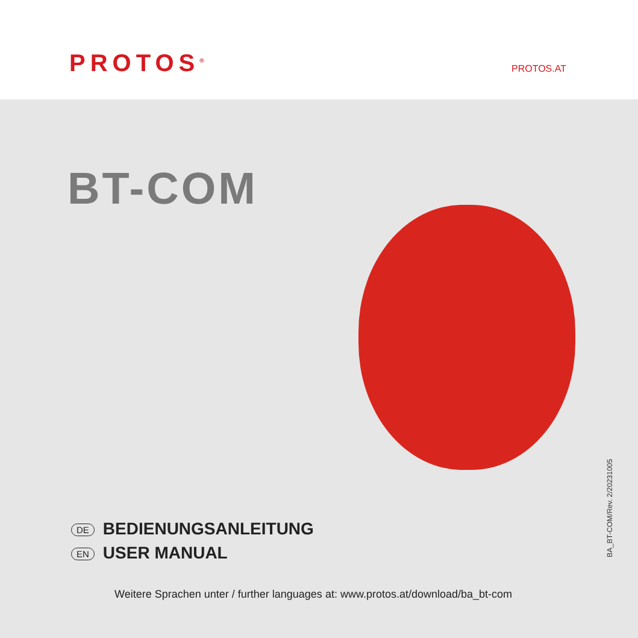PROTOS<sup>®</sup> PROTOS.AT
BT-COM
DE BEDIENUNGSANLEITUNG
EN USER MANUAL
Weitere Sprachen unter / further languages at: www.protos.at/download/ba_bt-com
BA_BT-COM/Rev. 2/20231005